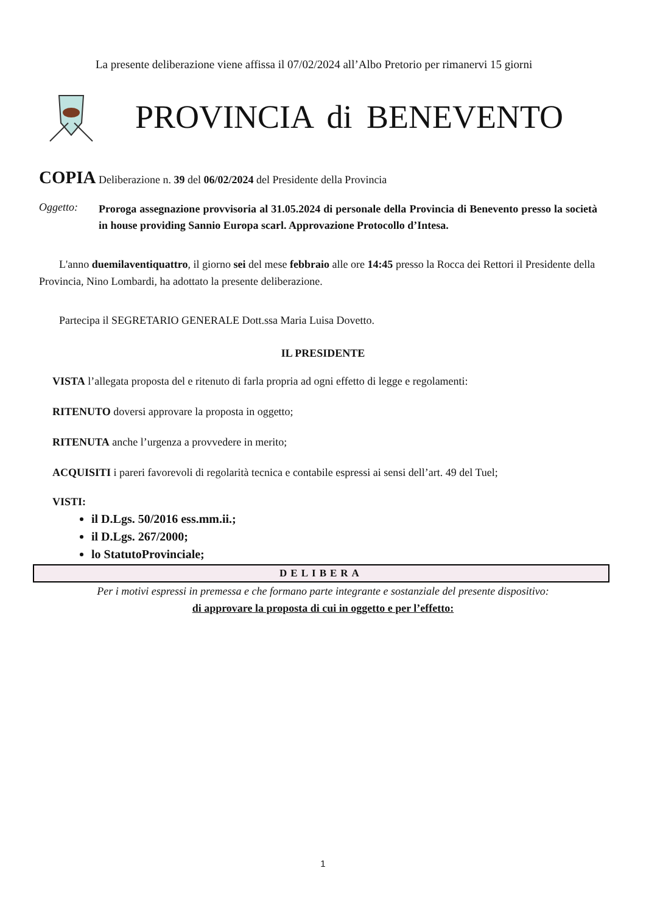La presente deliberazione viene affissa il 07/02/2024 all’Albo Pretorio per rimanervi 15 giorni
PROVINCIA di BENEVENTO
COPIA Deliberazione n. 39 del 06/02/2024 del Presidente della Provincia
Oggetto: Proroga assegnazione provvisoria al 31.05.2024 di personale della Provincia di Benevento presso la società in house providing Sannio Europa scarl. Approvazione Protocollo d’Intesa.
L'anno duemilaventiquattro, il giorno sei del mese febbraio alle ore 14:45 presso la Rocca dei Rettori il Presidente della Provincia, Nino Lombardi, ha adottato la presente deliberazione.
Partecipa il SEGRETARIO GENERALE Dott.ssa Maria Luisa Dovetto.
IL PRESIDENTE
VISTA l’allegata proposta del e ritenuto di farla propria ad ogni effetto di legge e regolamenti:
RITENUTO doversi approvare la proposta in oggetto;
RITENUTA anche l’urgenza a provvedere in merito;
ACQUISITI i pareri favorevoli di regolarità tecnica e contabile espressi ai sensi dell’art. 49 del Tuel;
VISTI:
il D.Lgs. 50/2016 ess.mm.ii.;
il D.Lgs. 267/2000;
lo StatutoProvinciale;
DELIBERA
Per i motivi espressi in premessa e che formano parte integrante e sostanziale del presente dispositivo:
di approvare la proposta di cui in oggetto e per l’effetto:
1